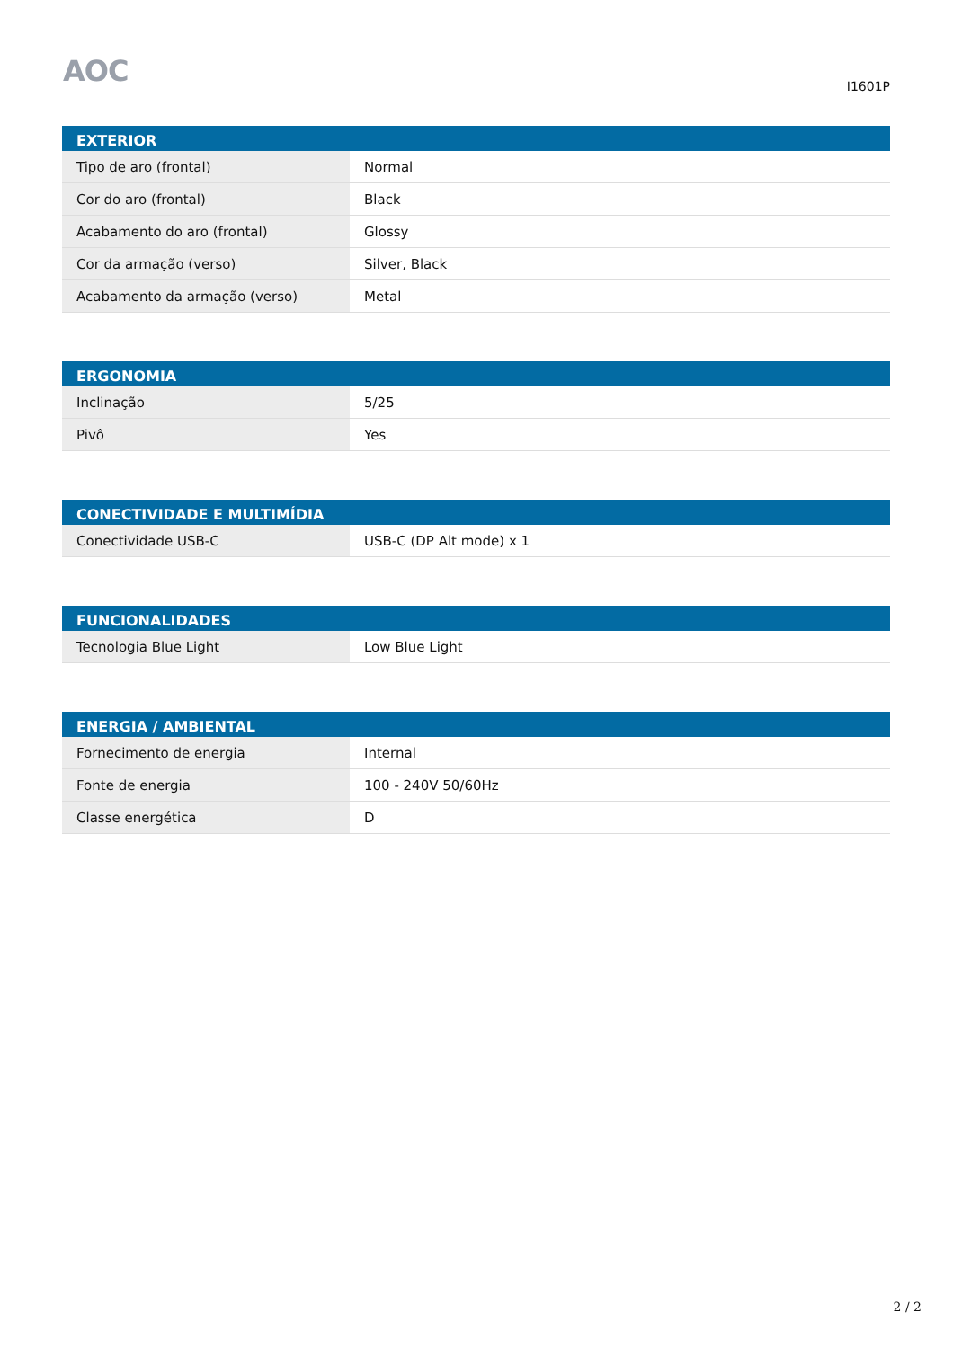AOC
I1601P
| EXTERIOR | |
| --- | --- |
| Tipo de aro (frontal) | Normal |
| Cor do aro (frontal) | Black |
| Acabamento do aro (frontal) | Glossy |
| Cor da armação (verso) | Silver, Black |
| Acabamento da armação (verso) | Metal |
| ERGONOMIA | |
| --- | --- |
| Inclinação | 5/25 |
| Pivô | Yes |
| CONECTIVIDADE E MULTIMÍDIA | |
| --- | --- |
| Conectividade USB-C | USB-C (DP Alt mode) x 1 |
| FUNCIONALIDADES | |
| --- | --- |
| Tecnologia Blue Light | Low Blue Light |
| ENERGIA / AMBIENTAL | |
| --- | --- |
| Fornecimento de energia | Internal |
| Fonte de energia | 100 - 240V 50/60Hz |
| Classe energética | D |
2 / 2